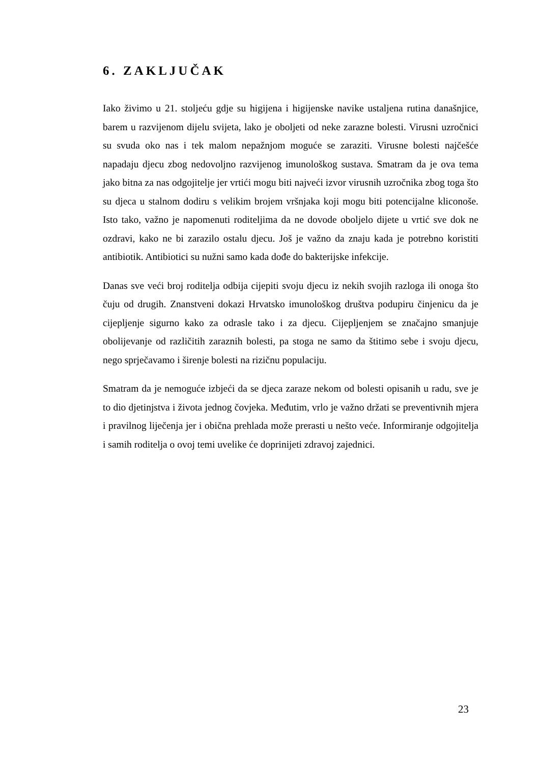6. ZAKLJUČAK
Iako živimo u 21. stoljeću gdje su higijena i higijenske navike ustaljena rutina današnjice, barem u razvijenom dijelu svijeta, lako je oboljeti od neke zarazne bolesti. Virusni uzročnici su svuda oko nas i tek malom nepažnjom moguće se zaraziti. Virusne bolesti najčešće napadaju djecu zbog nedovoljno razvijenog imunološkog sustava. Smatram da je ova tema jako bitna za nas odgojitelje jer vrtići mogu biti najveći izvor virusnih uzročnika zbog toga što su djeca u stalnom dodiru s velikim brojem vršnjaka koji mogu biti potencijalne kliconoše. Isto tako, važno je napomenuti roditeljima da ne dovode oboljelo dijete u vrtić sve dok ne ozdravi, kako ne bi zarazilo ostalu djecu. Još je važno da znaju kada je potrebno koristiti antibiotik. Antibiotici su nužni samo kada dođe do bakterijske infekcije.
Danas sve veći broj roditelja odbija cijepiti svoju djecu iz nekih svojih razloga ili onoga što čuju od drugih. Znanstveni dokazi Hrvatsko imunološkog društva podupiru činjenicu da je cijepljenje sigurno kako za odrasle tako i za djecu. Cijepljenjem se značajno smanjuje obolijevanje od različitih zaraznih bolesti, pa stoga ne samo da štitimo sebe i svoju djecu, nego sprječavamo i širenje bolesti na rizičnu populaciju.
Smatram da je nemoguće izbjeći da se djeca zaraze nekom od bolesti opisanih u radu, sve je to dio djetinjstva i života jednog čovjeka. Međutim, vrlo je važno držati se preventivnih mjera i pravilnog liječenja jer i obična prehlada može prerasti u nešto veće. Informiranje odgojitelja i samih roditelja o ovoj temi uvelike će doprinijeti zdravoj zajednici.
23